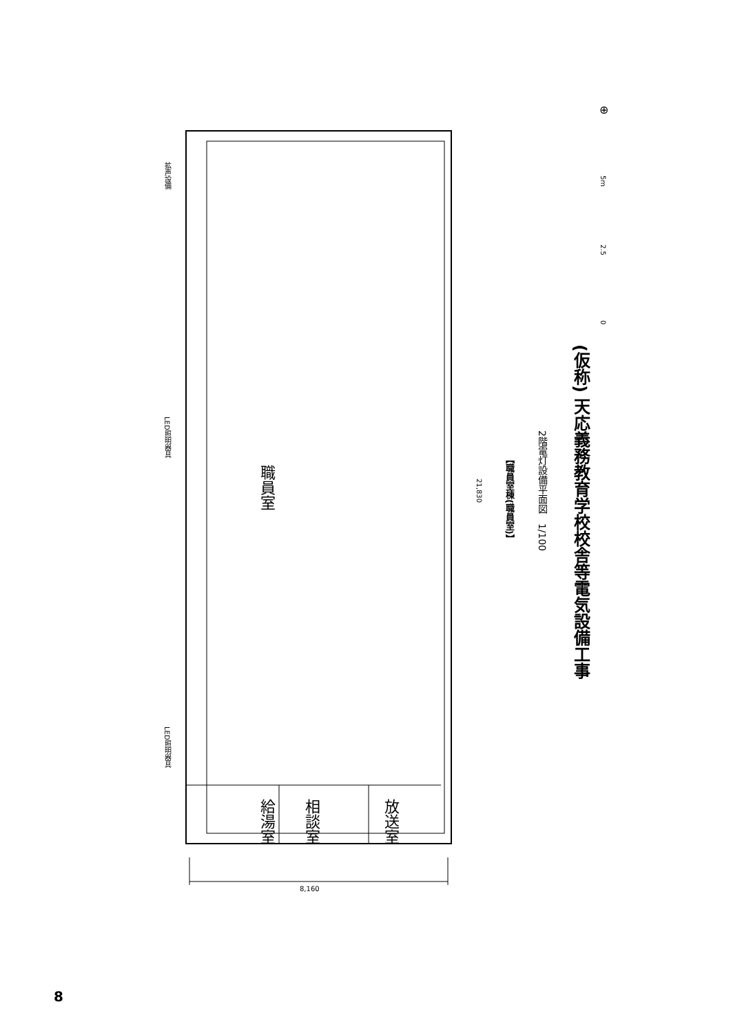拡声設備
LED照明器具
LED照明器具
職員室
給湯室
相談室
放送室
21,830
8,160
⊕
5m
2.5
0
(仮称) 天応義務教育学校校舎等電気設備工事
2階電灯設備平面図　1/100
【職員室棟(職員室)】
8